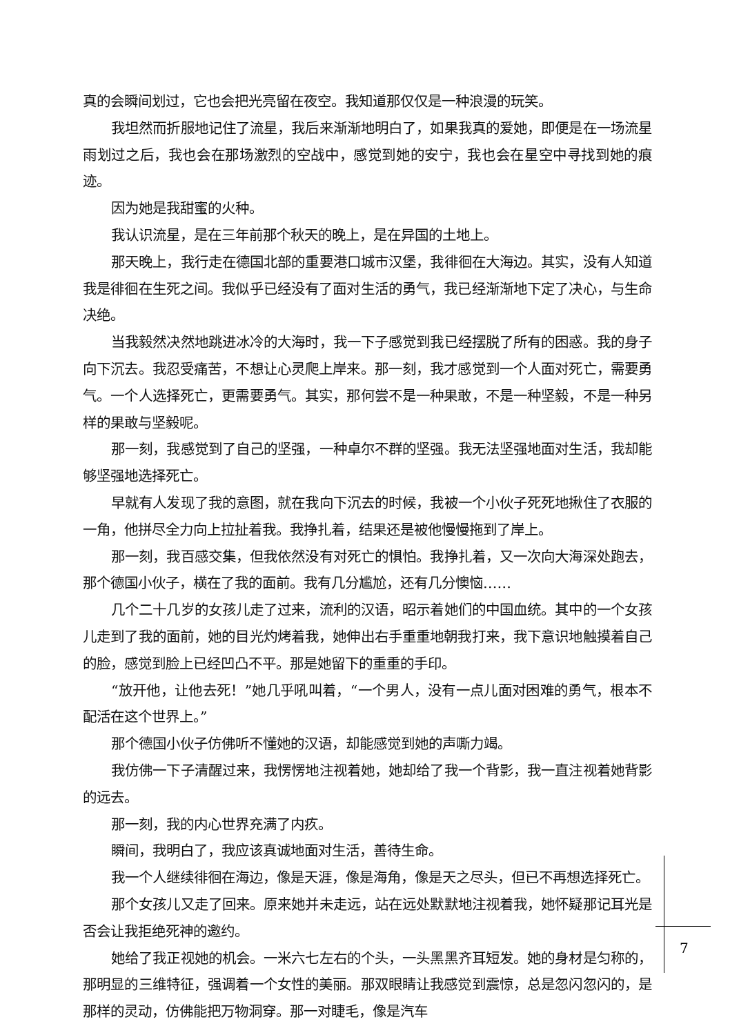真的会瞬间划过，它也会把光亮留在夜空。我知道那仅仅是一种浪漫的玩笑。
我坦然而折服地记住了流星，我后来渐渐地明白了，如果我真的爱她，即便是在一场流星雨划过之后，我也会在那场激烈的空战中，感觉到她的安宁，我也会在星空中寻找到她的痕迹。
因为她是我甜蜜的火种。
我认识流星，是在三年前那个秋天的晚上，是在异国的土地上。
那天晚上，我行走在德国北部的重要港口城市汉堡，我徘徊在大海边。其实，没有人知道我是徘徊在生死之间。我似乎已经没有了面对生活的勇气，我已经渐渐地下定了决心，与生命决绝。
当我毅然决然地跳进冰冷的大海时，我一下子感觉到我已经摆脱了所有的困惑。我的身子向下沉去。我忍受痛苦，不想让心灵爬上岸来。那一刻，我才感觉到一个人面对死亡，需要勇气。一个人选择死亡，更需要勇气。其实，那何尝不是一种果敢，不是一种坚毅，不是一种另样的果敢与坚毅呢。
那一刻，我感觉到了自己的坚强，一种卓尔不群的坚强。我无法坚强地面对生活，我却能够坚强地选择死亡。
早就有人发现了我的意图，就在我向下沉去的时候，我被一个小伙子死死地揪住了衣服的一角，他拼尽全力向上拉扯着我。我挣扎着，结果还是被他慢慢拖到了岸上。
那一刻，我百感交集，但我依然没有对死亡的惧怕。我挣扎着，又一次向大海深处跑去，那个德国小伙子，横在了我的面前。我有几分尴尬，还有几分懊恼……
几个二十几岁的女孩儿走了过来，流利的汉语，昭示着她们的中国血统。其中的一个女孩儿走到了我的面前，她的目光灼烤着我，她伸出右手重重地朝我打来，我下意识地触摸着自己的脸，感觉到脸上已经凹凸不平。那是她留下的重重的手印。
“放开他，让他去死！”她几乎吼叫着，“一个男人，没有一点儿面对困难的勇气，根本不配活在这个世界上。”
那个德国小伙子仿佛听不懂她的汉语，却能感觉到她的声嘶力竭。
我仿佛一下子清醒过来，我愣愣地注视着她，她却给了我一个背影，我一直注视着她背影的远去。
那一刻，我的内心世界充满了内疚。
瞬间，我明白了，我应该真诚地面对生活，善待生命。
我一个人继续徘徊在海边，像是天涯，像是海角，像是天之尽头，但已不再想选择死亡。
那个女孩儿又走了回来。原来她并未走远，站在远处默默地注视着我，她怀疑那记耳光是否会让我拒绝死神的邀约。
她给了我正视她的机会。一米六七左右的个头，一头黑黑齐耳短发。她的身材是匀称的，那明显的三维特征，强调着一个女性的美丽。那双眼睛让我感觉到震惊，总是忽闪忽闪的，是那样的灵动，仿佛能把万物洞穿。那一对睫毛，像是汽车
7